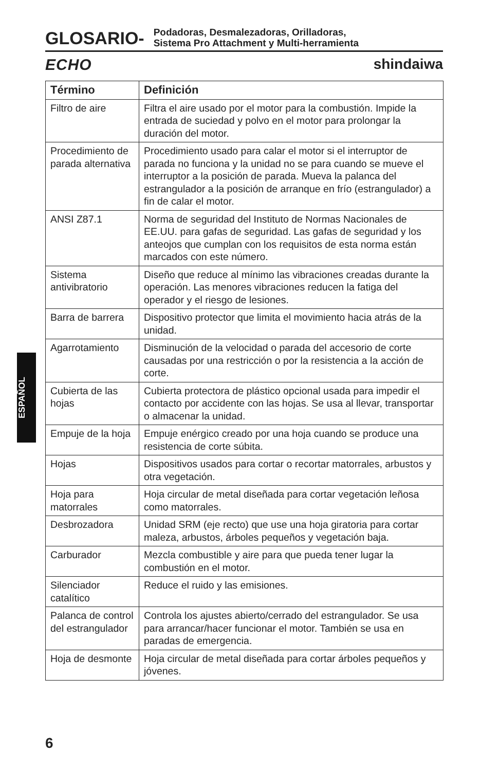GLOSARIO-
Podadoras, Desmalezadoras, Orilladoras,
Sistema Pro Attachment y Multi-herramienta
ECHO shindaiwa
| Término | Definición |
| --- | --- |
| Filtro de aire | Filtra el aire usado por el motor para la combustión. Impide la entrada de suciedad y polvo en el motor para prolongar la duración del motor. |
| Procedimiento de parada alternativa | Procedimiento usado para calar el motor si el interruptor de parada no funciona y la unidad no se para cuando se mueve el interruptor a la posición de parada. Mueva la palanca del estrangulador a la posición de arranque en frío (estrangulador) a fin de calar el motor. |
| ANSI Z87.1 | Norma de seguridad del Instituto de Normas Nacionales de EE.UU. para gafas de seguridad. Las gafas de seguridad y los anteojos que cumplan con los requisitos de esta norma están marcados con este número. |
| Sistema antivibratorio | Diseño que reduce al mínimo las vibraciones creadas durante la operación. Las menores vibraciones reducen la fatiga del operador y el riesgo de lesiones. |
| Barra de barrera | Dispositivo protector que limita el movimiento hacia atrás de la unidad. |
| Agarrotamiento | Disminución de la velocidad o parada del accesorio de corte causadas por una restricción o por la resistencia a la acción de corte. |
| Cubierta de las hojas | Cubierta protectora de plástico opcional usada para impedir el contacto por accidente con las hojas. Se usa al llevar, transportar o almacenar la unidad. |
| Empuje de la hoja | Empuje enérgico creado por una hoja cuando se produce una resistencia de corte súbita. |
| Hojas | Dispositivos usados para cortar o recortar matorrales, arbustos y otra vegetación. |
| Hoja para matorrales | Hoja circular de metal diseñada para cortar vegetación leñosa como matorrales. |
| Desbrozadora | Unidad SRM (eje recto) que use una hoja giratoria para cortar maleza, arbustos, árboles pequeños y vegetación baja. |
| Carburador | Mezcla combustible y aire para que pueda tener lugar la combustión en el motor. |
| Silenciador catalítico | Reduce el ruido y las emisiones. |
| Palanca de control del estrangulador | Controla los ajustes abierto/cerrado del estrangulador. Se usa para arrancar/hacer funcionar el motor. También se usa en paradas de emergencia. |
| Hoja de desmonte | Hoja circular de metal diseñada para cortar árboles pequeños y jóvenes. |
ESPAÑOL
6